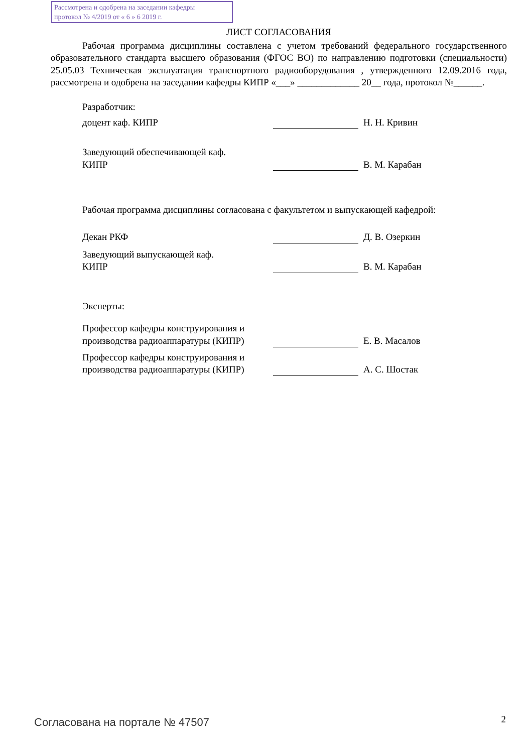Рассмотрена и одобрена на заседании кафедры
протокол № 4/2019 от « 6 » 6 2019 г.
ЛИСТ СОГЛАСОВАНИЯ
Рабочая программа дисциплины составлена с учетом требований федерального государственного образовательного стандарта высшего образования (ФГОС ВО) по направлению подготовки (специальности) 25.05.03 Техническая эксплуатация транспортного радиооборудования , утвержденного 12.09.2016 года, рассмотрена и одобрена на заседании кафедры КИПР «___» _____________ 20__ года, протокол №______.
Разработчик:
доцент каф. КИПР
Н. Н. Кривин
Заведующий обеспечивающей каф.
КИПР
В. М. Карабан
Рабочая программа дисциплины согласована с факультетом и выпускающей кафедрой:
Декан РКФ
Д. В. Озеркин
Заведующий выпускающей каф.
КИПР
В. М. Карабан
Эксперты:
Профессор кафедры конструирования и производства радиоаппаратуры (КИПР)
Е. В. Масалов
Профессор кафедры конструирования и производства радиоаппаратуры (КИПР)
А. С. Шостак
Согласована на портале № 47507 2